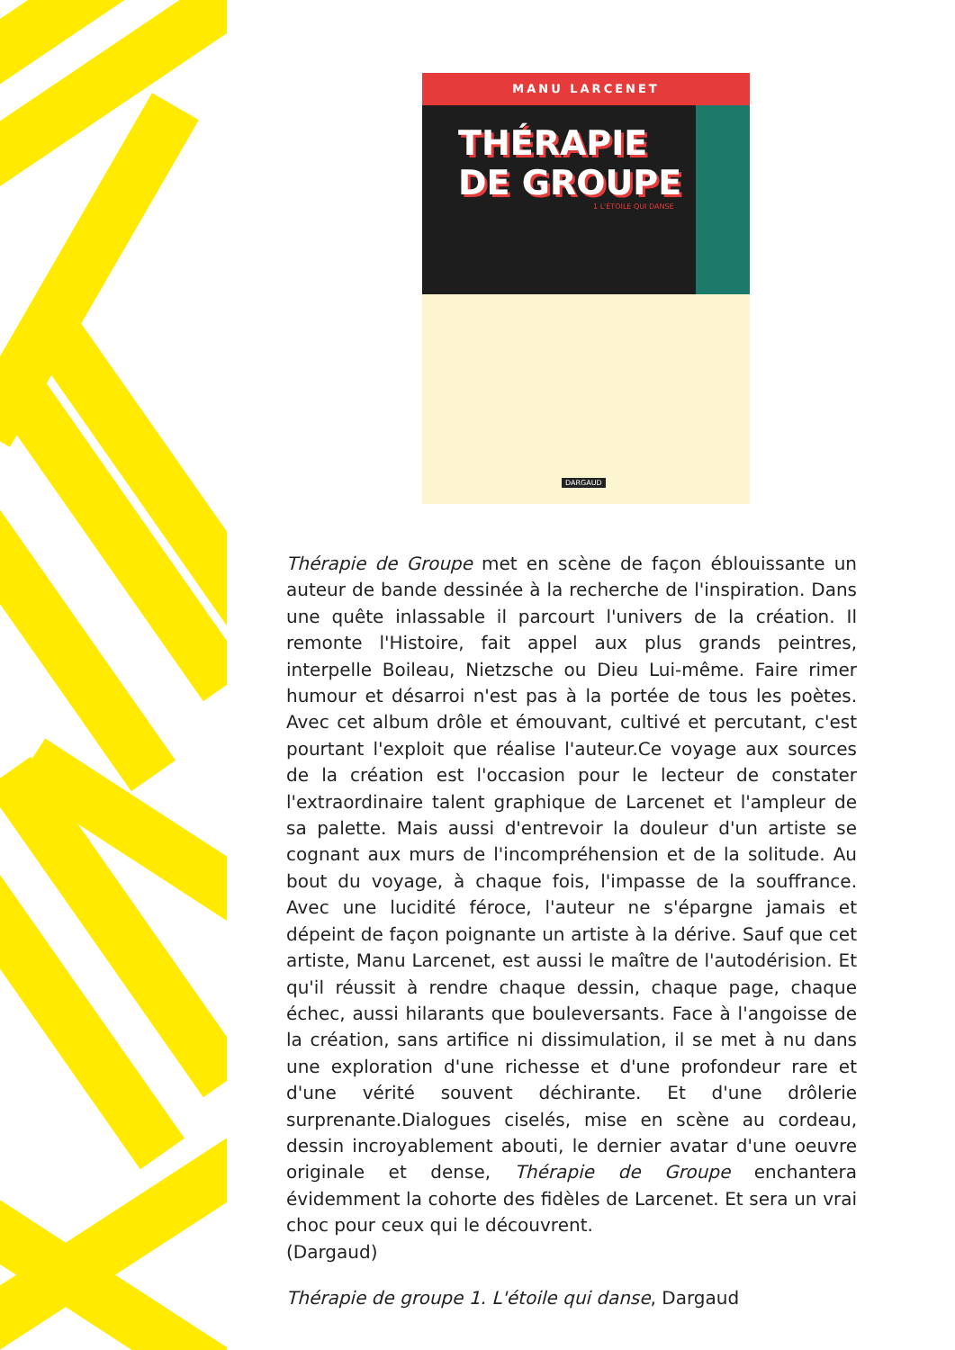MANU LARCENET
THÉRAPIE
DE GROUPE
1 L'ÉTOILE QUI DANSE
DARGAUD
Thérapie de Groupe met en scène de façon éblouissante un auteur de bande dessinée à la recherche de l'inspiration. Dans une quête inlassable il parcourt l'univers de la création. Il remonte l'Histoire, fait appel aux plus grands peintres, interpelle Boileau, Nietzsche ou Dieu Lui-même. Faire rimer humour et désarroi n'est pas à la portée de tous les poètes. Avec cet album drôle et émouvant, cultivé et percutant, c'est pourtant l'exploit que réalise l'auteur.Ce voyage aux sources de la création est l'occasion pour le lecteur de constater l'extraordinaire talent graphique de Larcenet et l'ampleur de sa palette. Mais aussi d'entrevoir la douleur d'un artiste se cognant aux murs de l'incompréhension et de la solitude. Au bout du voyage, à chaque fois, l'impasse de la souffrance. Avec une lucidité féroce, l'auteur ne s'épargne jamais et dépeint de façon poignante un artiste à la dérive. Sauf que cet artiste, Manu Larcenet, est aussi le maître de l'autodérision. Et qu'il réussit à rendre chaque dessin, chaque page, chaque échec, aussi hilarants que bouleversants. Face à l'angoisse de la création, sans artifice ni dissimulation, il se met à nu dans une exploration d'une richesse et d'une profondeur rare et d'une vérité souvent déchirante. Et d'une drôlerie surprenante.Dialogues ciselés, mise en scène au cordeau, dessin incroyablement abouti, le dernier avatar d'une oeuvre originale et dense, Thérapie de Groupe enchantera évidemment la cohorte des fidèles de Larcenet. Et sera un vrai choc pour ceux qui le découvrent.
(Dargaud)
Thérapie de groupe 1. L'étoile qui danse, Dargaud